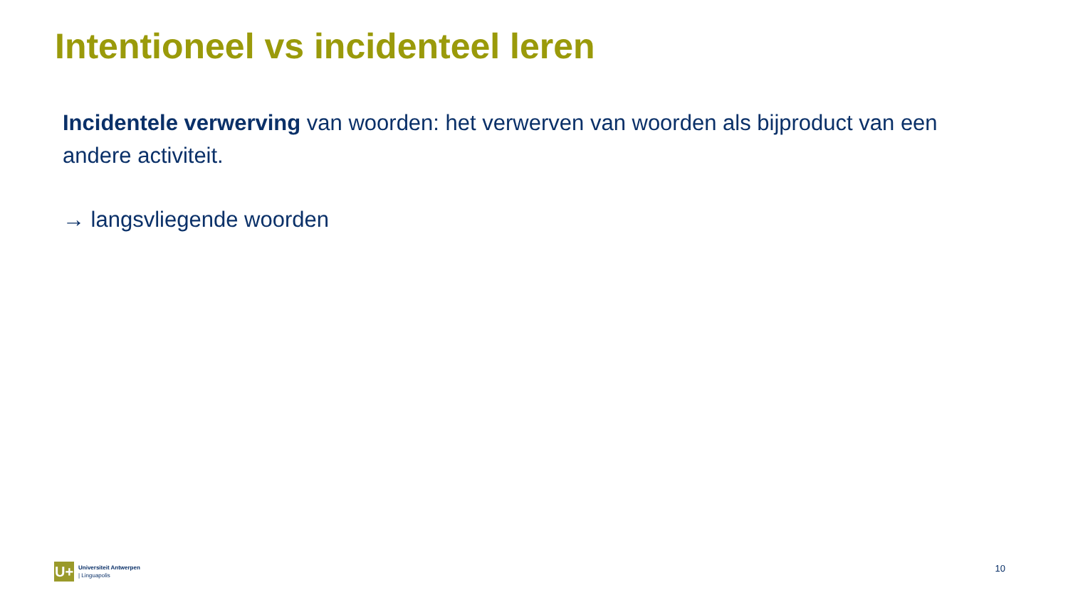Intentioneel vs incidenteel leren
Incidentele verwerving van woorden: het verwerven van woorden als bijproduct van een andere activiteit.
→ langsvliegende woorden
U+
Universiteit Antwerpen
| Linguapolis
10